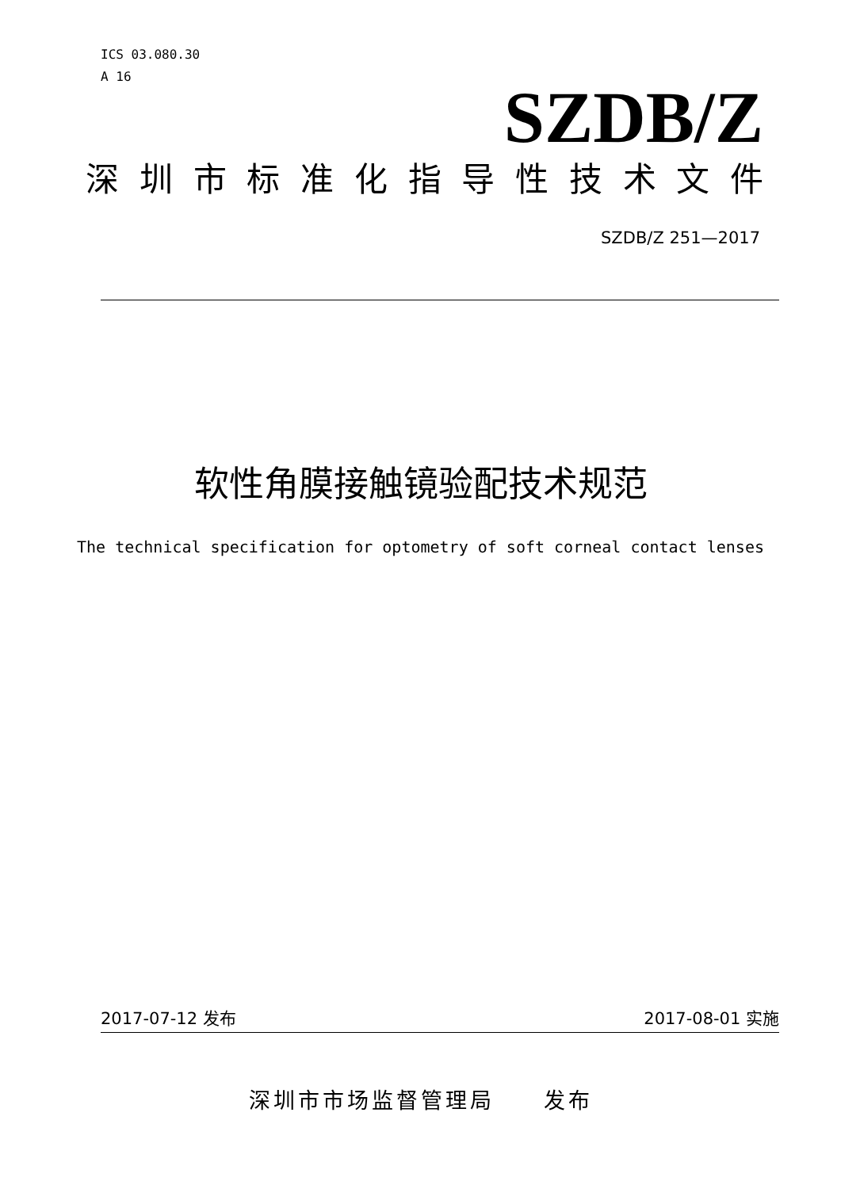ICS 03.080.30
A 16
SZDB/Z
深圳市标准化指导性技术文件
SZDB/Z 251—2017
软性角膜接触镜验配技术规范
The technical specification for optometry of soft corneal contact lenses
2017-07-12 发布 2017-08-01 实施
深圳市市场监督管理局　　发布